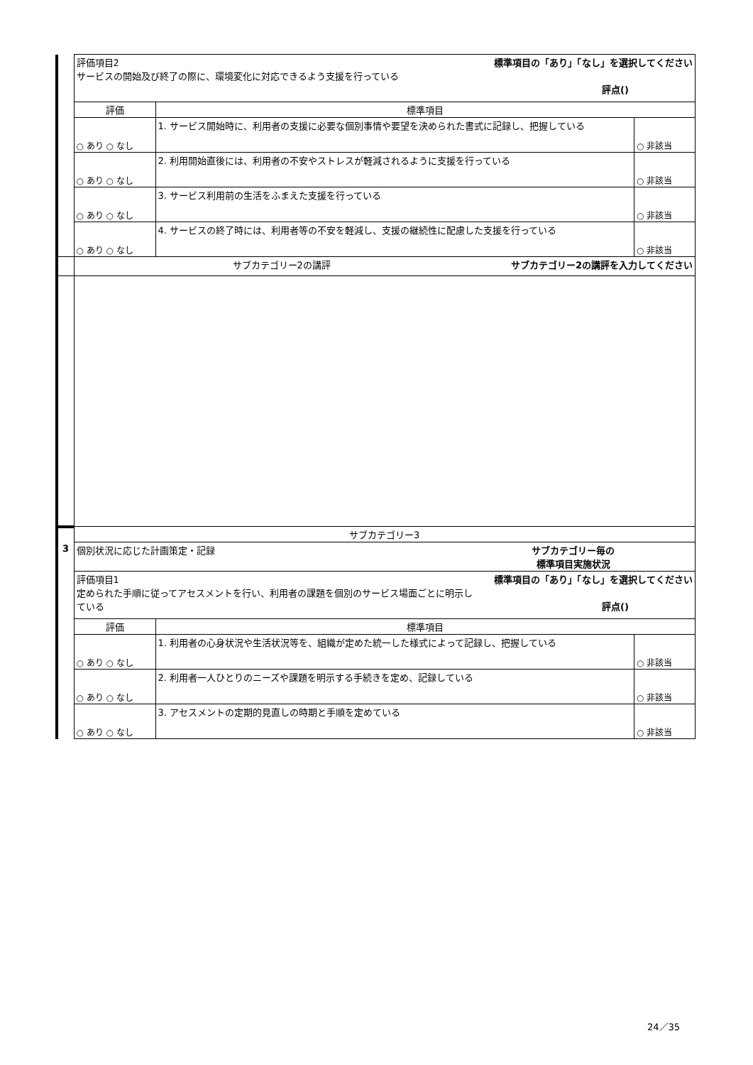| | 評価項目2 標準項目の「あり」「なし」を選択してください サービスの開始及び終了の際に、環境変化に対応できるよう支援を行っている 評点() | | |
| | 評価 | 標準項目 | |
| | ○ あり ○ なし | 1. サービス開始時に、利用者の支援に必要な個別事情や要望を決められた書式に記録し、把握している | ○ 非該当 |
| | ○ あり ○ なし | 2. 利用開始直後には、利用者の不安やストレスが軽減されるように支援を行っている | ○ 非該当 |
| | ○ あり ○ なし | 3. サービス利用前の生活をふまえた支援を行っている | ○ 非該当 |
| | ○ あり ○ なし | 4. サービスの終了時には、利用者等の不安を軽減し、支援の継続性に配慮した支援を行っている | ○ 非該当 |
| | サブカテゴリー2の講評 サブカテゴリー2の講評を入力してください | | |
| | サブカテゴリー3 | | |
| 3 | 個別状況に応じた計画策定・記録 サブカテゴリー毎の 標準項目実施状況 | | |
| | 評価項目1 標準項目の「あり」「なし」を選択してください 定められた手順に従ってアセスメントを行い、利用者の課題を個別のサービス場面ごとに明示し ている 評点() | | |
| | 評価 | 標準項目 | |
| | ○ あり ○ なし | 1. 利用者の心身状況や生活状況等を、組織が定めた統一した様式によって記録し、把握している | ○ 非該当 |
| | ○ あり ○ なし | 2. 利用者一人ひとりのニーズや課題を明示する手続きを定め、記録している | ○ 非該当 |
| | ○ あり ○ なし | 3. アセスメントの定期的見直しの時期と手順を定めている | ○ 非該当 |
24／35